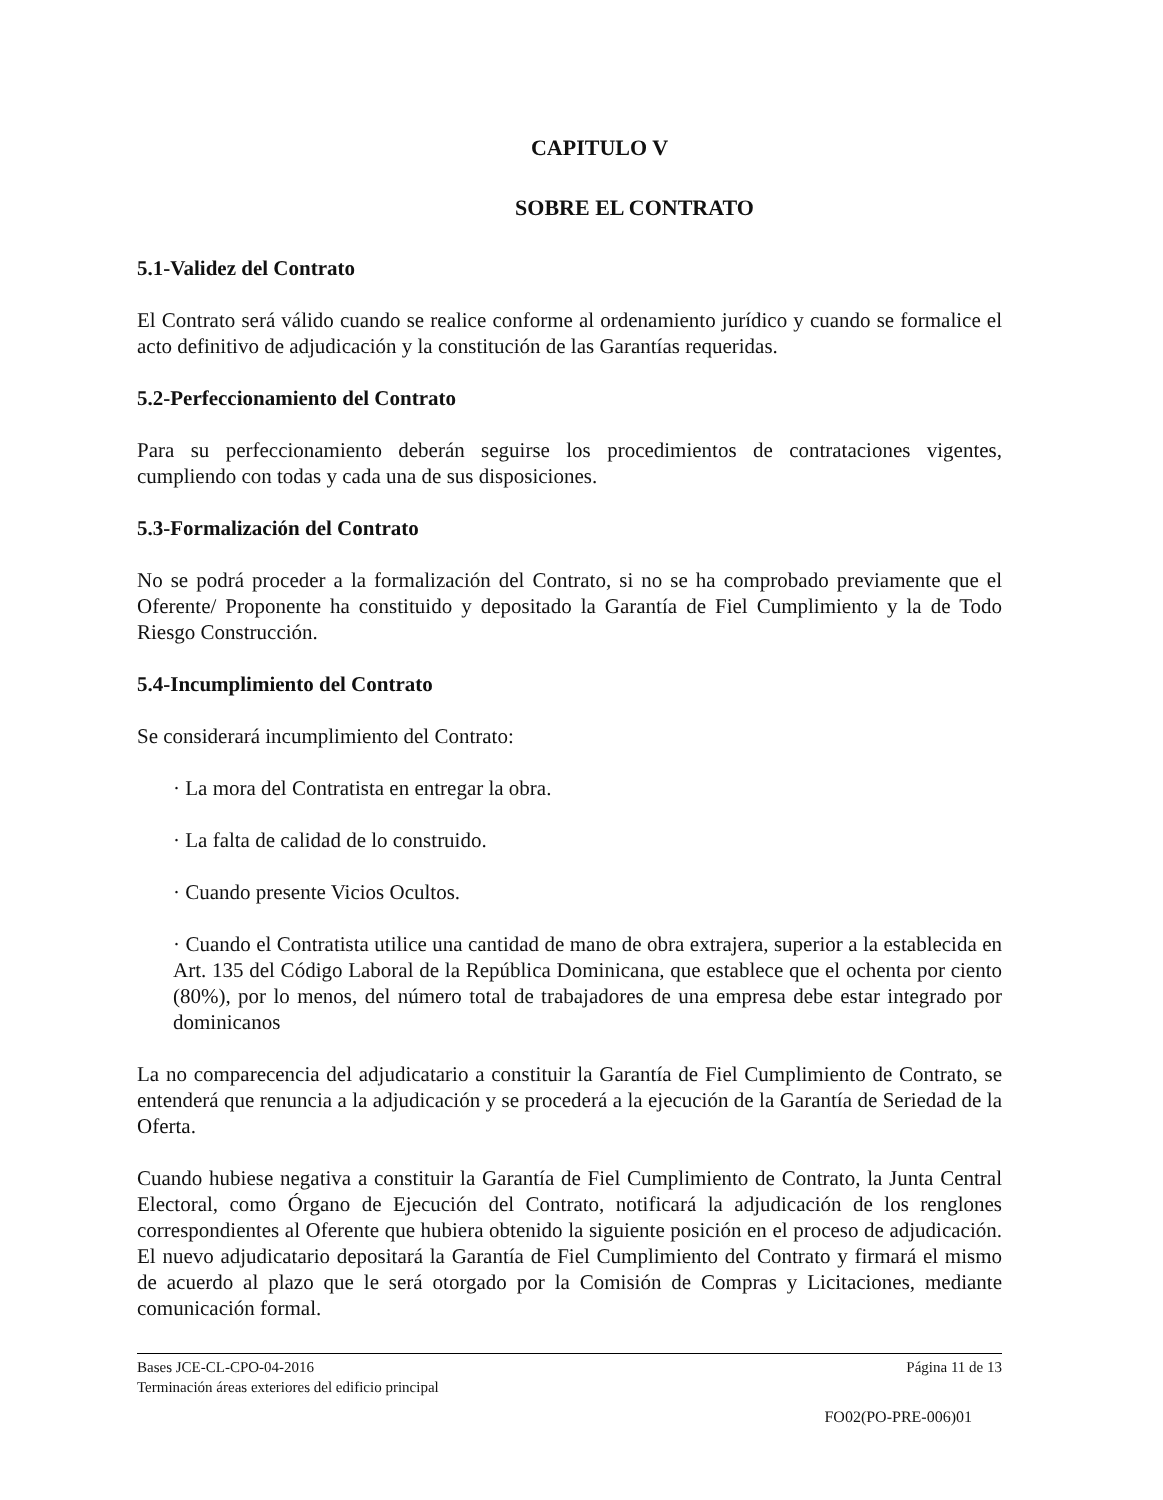CAPITULO V
SOBRE EL CONTRATO
5.1-Validez del Contrato
El Contrato será válido cuando se realice conforme al ordenamiento jurídico y cuando se formalice el acto definitivo de adjudicación y la constitución de las Garantías requeridas.
5.2-Perfeccionamiento del Contrato
Para su perfeccionamiento deberán seguirse los procedimientos de contrataciones vigentes, cumpliendo con todas y cada una de sus disposiciones.
5.3-Formalización del Contrato
No se podrá proceder a la formalización del Contrato, si no se ha comprobado previamente que el Oferente/ Proponente ha constituido y depositado la Garantía de Fiel Cumplimiento y la de Todo Riesgo Construcción.
5.4-Incumplimiento del Contrato
Se considerará incumplimiento del Contrato:
· La mora del Contratista en entregar la obra.
· La falta de calidad de lo construido.
· Cuando presente Vicios Ocultos.
· Cuando el Contratista utilice una cantidad de mano de obra extrajera, superior a la establecida en Art. 135 del Código Laboral de la República Dominicana, que establece que el ochenta por ciento (80%), por lo menos, del número total de trabajadores de una empresa debe estar integrado por dominicanos
La no comparecencia del adjudicatario a constituir la Garantía de Fiel Cumplimiento de Contrato, se entenderá que renuncia a la adjudicación y se procederá a la ejecución de la Garantía de Seriedad de la Oferta.
Cuando hubiese negativa a constituir la Garantía de Fiel Cumplimiento de Contrato, la Junta Central Electoral, como Órgano de Ejecución del Contrato, notificará la adjudicación de los renglones correspondientes al Oferente que hubiera obtenido la siguiente posición en el proceso de adjudicación. El nuevo adjudicatario depositará la Garantía de Fiel Cumplimiento del Contrato y firmará el mismo de acuerdo al plazo que le será otorgado por la Comisión de Compras y Licitaciones, mediante comunicación formal.
Bases JCE-CL-CPO-04-2016 Página 11 de 13
Terminación áreas exteriores del edificio principal
FO02(PO-PRE-006)01